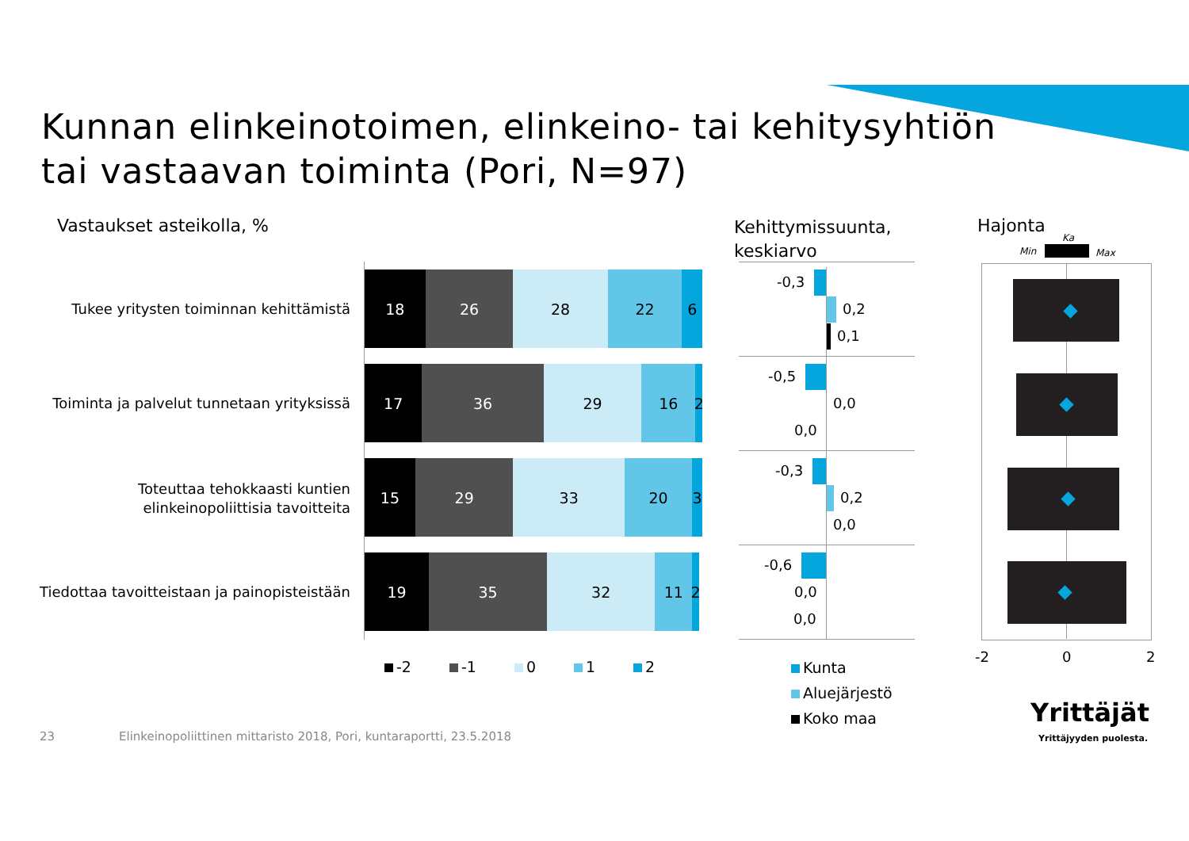Kunnan elinkeinotoimen, elinkeino- tai kehitysyhtiön
tai vastaavan toiminta (Pori, N=97)
Vastaukset asteikolla, %
Kehittymissuunta,
keskiarvo
Hajonta
Min
Ka
Max
Tukee yritysten toiminnan kehittämistä
Toiminta ja palvelut tunnetaan yrityksissä
Toteuttaa tehokkaasti kuntien elinkeinopoliittisia tavoitteita
Tiedottaa tavoitteistaan ja painopisteistään
18 26 28 22 6
17 36 29 16 2
15 29 33 20 3
19 35 32 11 2
-2 -1 0 1 2
-0,3
0,2
0,1
-0,5
0,0
0,0
-0,3
0,2
0,0
-0,6
0,0
0,0
Kunta
Aluejärjestö
Koko maa
-2 0 2
23
Elinkeinopoliittinen mittaristo 2018, Pori, kuntaraportti, 23.5.2018
Yrittäjät
Yrittäjyyden puolesta.